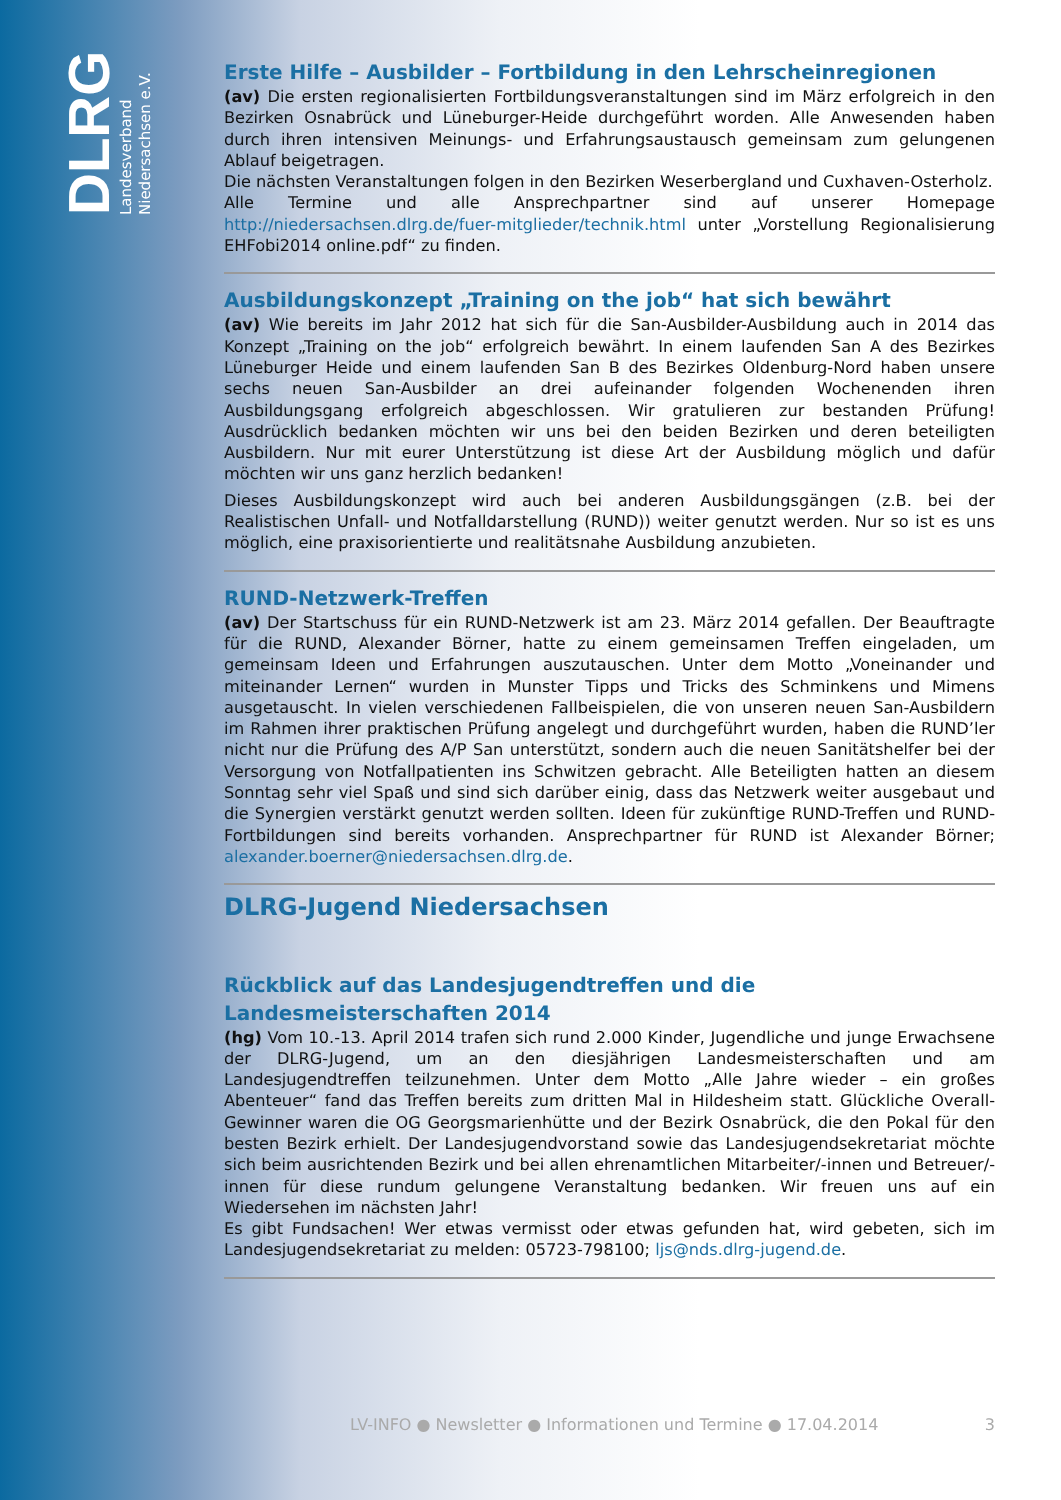DLRG
Landesverband
Niedersachsen e.V.
Erste Hilfe – Ausbilder – Fortbildung in den Lehrscheinregionen
(av) Die ersten regionalisierten Fortbildungsveranstaltungen sind im März erfolgreich in den Bezirken Osnabrück und Lüneburger-Heide durchgeführt worden. Alle Anwesenden haben durch ihren intensiven Meinungs- und Erfahrungsaustausch gemeinsam zum gelungenen Ablauf beigetragen.
Die nächsten Veranstaltungen folgen in den Bezirken Weserbergland und Cuxhaven-Osterholz.
Alle Termine und alle Ansprechpartner sind auf unserer Homepage http://niedersachsen.dlrg.de/fuer-mitglieder/technik.html unter „Vorstellung Regionalisierung EHFobi2014 online.pdf“ zu finden.
Ausbildungskonzept „Training on the job“ hat sich bewährt
(av) Wie bereits im Jahr 2012 hat sich für die San-Ausbilder-Ausbildung auch in 2014 das Konzept „Training on the job“ erfolgreich bewährt. In einem laufenden San A des Bezirkes Lüneburger Heide und einem laufenden San B des Bezirkes Oldenburg-Nord haben unsere sechs neuen San-Ausbilder an drei aufeinander folgenden Wochenenden ihren Ausbildungsgang erfolgreich abgeschlossen. Wir gratulieren zur bestanden Prüfung! Ausdrücklich bedanken möchten wir uns bei den beiden Bezirken und deren beteiligten Ausbildern. Nur mit eurer Unterstützung ist diese Art der Ausbildung möglich und dafür möchten wir uns ganz herzlich bedanken!
Dieses Ausbildungskonzept wird auch bei anderen Ausbildungsgängen (z.B. bei der Realistischen Unfall- und Notfalldarstellung (RUND)) weiter genutzt werden. Nur so ist es uns möglich, eine praxisorientierte und realitätsnahe Ausbildung anzubieten.
RUND-Netzwerk-Treffen
(av) Der Startschuss für ein RUND-Netzwerk ist am 23. März 2014 gefallen. Der Beauftragte für die RUND, Alexander Börner, hatte zu einem gemeinsamen Treffen eingeladen, um gemeinsam Ideen und Erfahrungen auszutauschen. Unter dem Motto „Voneinander und miteinander Lernen“ wurden in Munster Tipps und Tricks des Schminkens und Mimens ausgetauscht. In vielen verschiedenen Fallbeispielen, die von unseren neuen San-Ausbildern im Rahmen ihrer praktischen Prüfung angelegt und durchgeführt wurden, haben die RUND’ler nicht nur die Prüfung des A/P San unterstützt, sondern auch die neuen Sanitätshelfer bei der Versorgung von Notfallpatienten ins Schwitzen gebracht. Alle Beteiligten hatten an diesem Sonntag sehr viel Spaß und sind sich darüber einig, dass das Netzwerk weiter ausgebaut und die Synergien verstärkt genutzt werden sollten. Ideen für zukünftige RUND-Treffen und RUND-Fortbildungen sind bereits vorhanden. Ansprechpartner für RUND ist Alexander Börner; alexander.boerner@niedersachsen.dlrg.de.
DLRG-Jugend Niedersachsen
Rückblick auf das Landesjugendtreffen und die Landesmeisterschaften 2014
(hg) Vom 10.-13. April 2014 trafen sich rund 2.000 Kinder, Jugendliche und junge Erwachsene der DLRG-Jugend, um an den diesjährigen Landesmeisterschaften und am Landesjugendtreffen teilzunehmen. Unter dem Motto „Alle Jahre wieder – ein großes Abenteuer“ fand das Treffen bereits zum dritten Mal in Hildesheim statt. Glückliche Overall-Gewinner waren die OG Georgsmarienhütte und der Bezirk Osnabrück, die den Pokal für den besten Bezirk erhielt. Der Landesjugendvorstand sowie das Landesjugendsekretariat möchte sich beim ausrichtenden Bezirk und bei allen ehrenamtlichen Mitarbeiter/-innen und Betreuer/-innen für diese rundum gelungene Veranstaltung bedanken. Wir freuen uns auf ein Wiedersehen im nächsten Jahr!
Es gibt Fundsachen! Wer etwas vermisst oder etwas gefunden hat, wird gebeten, sich im Landesjugendsekretariat zu melden: 05723-798100; ljs@nds.dlrg-jugend.de.
LV-INFO ● Newsletter ● Informationen und Termine ● 17.04.2014 3